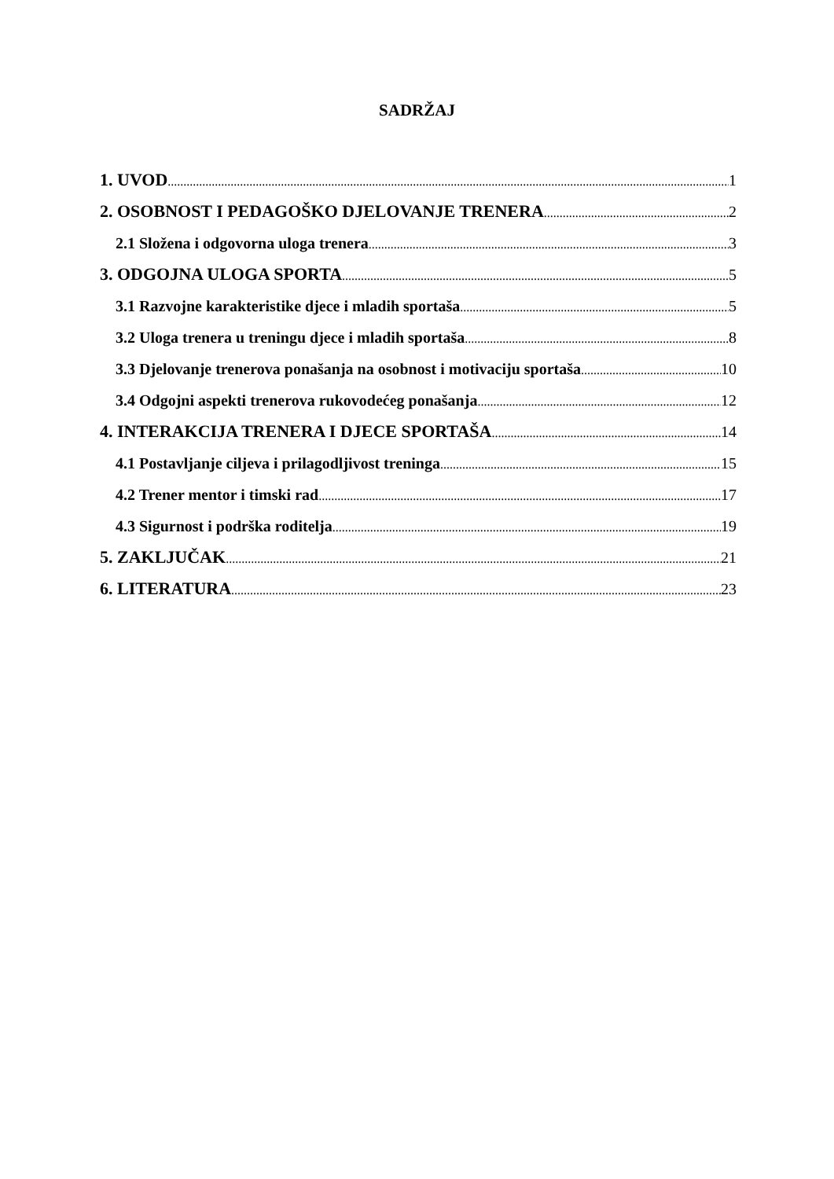SADRŽAJ
1. UVOD 1
2. OSOBNOST I PEDAGOŠKO DJELOVANJE TRENERA 2
2.1 Složena i odgovorna uloga trenera 3
3. ODGOJNA ULOGA SPORTA 5
3.1 Razvojne karakteristike djece i mladih sportaša 5
3.2 Uloga trenera u treningu djece i mladih sportaša 8
3.3 Djelovanje trenerova ponašanja na osobnost i motivaciju sportaša 10
3.4 Odgojni aspekti trenerova rukovodećeg ponašanja 12
4. INTERAKCIJA TRENERA I DJECE SPORTAŠA 14
4.1 Postavljanje ciljeva i prilagodljivost treninga 15
4.2 Trener mentor i timski rad 17
4.3 Sigurnost i podrška roditelja 19
5. ZAKLJUČAK 21
6. LITERATURA 23